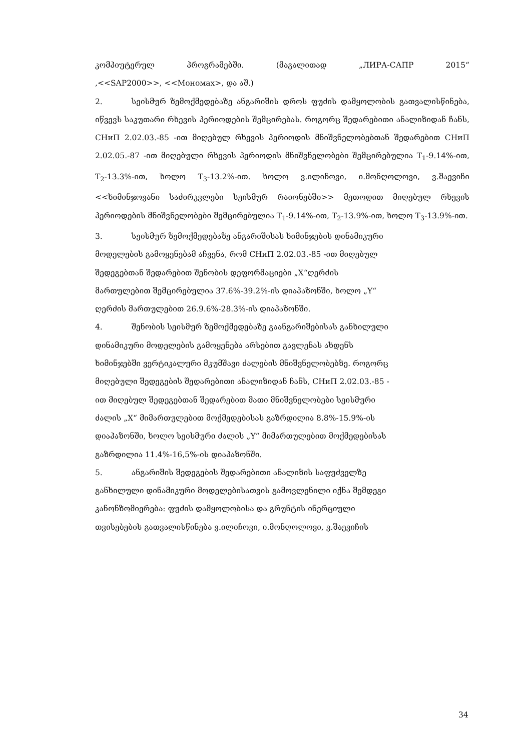კომპიუტერულ პროგრამებში. (მაგალითად „ЛИРА-САПР 2015“
,<<SAP2000>>, <<Мономах>, და აშ.)
2. სეისმურ ზემოქმედებაზე ანგარიშის დროს ფუძის დამყოლობის გათვალისწინება, იწვევს საკუთარი რხევის პერიოდების შემცირებას. როგორც შედარებითი ანალიზიდან ჩანს, СНиП 2.02.03.-85 -ით მიღებულ რხევის პერიოდის მნიშვნელობებთან შედარებით СНиП 2.02.05.-87 -ით მიღებული რხევის პერიოდის მნიშვნელობები შემცირებულია T<sub>1</sub>-9.14%-ით, T<sub>2</sub>-13.3%-ით, ხოლო T<sub>3</sub>-13.2%-ით. ხოლო ვ.ილიჩოვი, ი.მონღოლოვი, ვ.შაევიჩი <<ხიმინჯოვანი საძირკვლები სეისმურ რაიონებში>> მეთოდით მიღებულ რხევის პერიოდების მნიშვნელობები შემცირებულია T<sub>1</sub>-9.14%-ით, T<sub>2</sub>-13.9%-ით, ხოლო T<sub>3</sub>-13.9%-ით.
3. სეისმურ ზემოქმედებაზე ანგარიშისას ხიმინჯების დინამიკური
მოდელების გამოყენებამ აჩვენა, რომ СНиП 2.02.03.-85 -ით მიღებულ
შედეგებთან შედარებით შენობის დეფორმაციები „X“ღერძის
მართულებით შემცირებულია 37.6%-39.2%-ის დიაპაზონში, ხოლო „Y“
ღერძის მართულებით 26.9.6%-28.3%-ის დიაპაზონში.
4. შენობის სეისმურ ზემოქმედებაზე გაანგარიშებისას განხილული
დინამიკური მოდელების გამოყენება არსებით გავლენას ახდენს
ხიმინჯებში ვერტიკალური მკუმშავი ძალების მნიშვნელობებზე. როგორც
მიღებული შედეგების შედარებითი ანალიზიდან ჩანს, СНиП 2.02.03.-85 -
ით მიღებულ შედეგებთან შედარებით მათი მნიშვნელობები სეისმური
ძალის „X“ მიმართულებით მოქმედებისას გაზრდილია 8.8%-15.9%-ის
დიაპაზონში, ხოლო სეისმური ძალის „Y“ მიმართულებით მოქმედებისას
გაზრდილია 11.4%-16,5%-ის დიაპაზონში.
5. ანგარიშის შედეგების შედარებითი ანალიზის საფუძველზე
განხილული დინამიკური მოდელებისათვის გამოვლენილი იქნა შემდეგი
კანონზომიერება: ფუძის დამყოლობისა და გრუნტის ინერციული
თვისებების გათვალისწინება ვ.ილიჩოვი, ი.მონღოლოვი, ვ.შაევიჩის
34